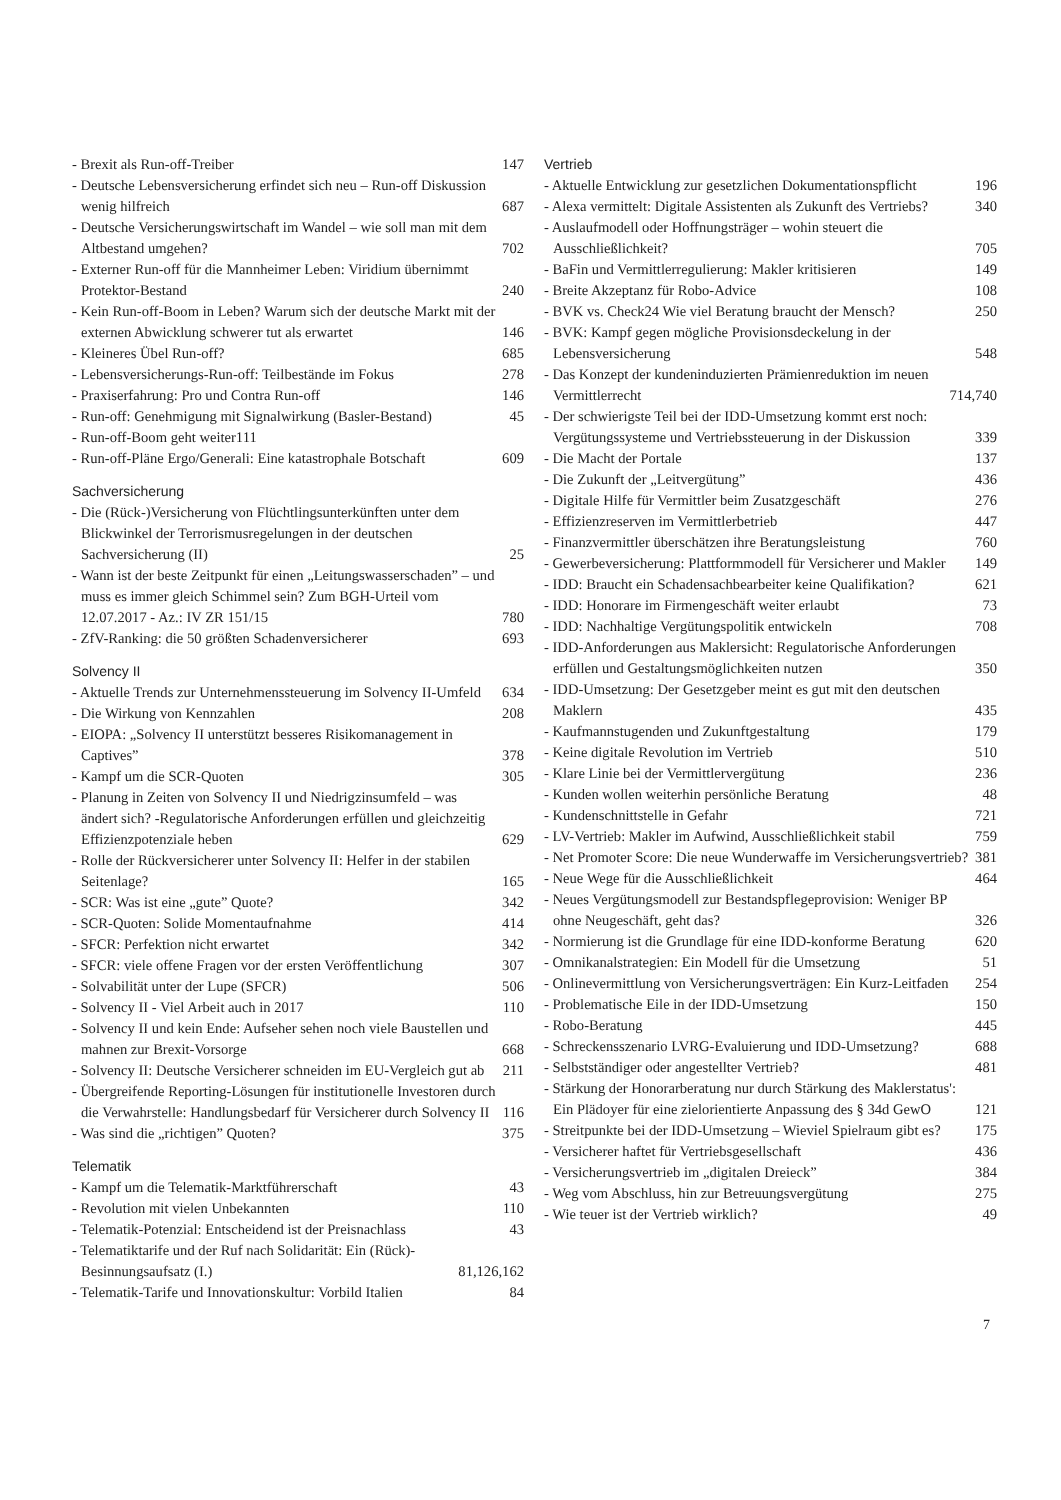- Brexit als Run-off-Treiber 147
- Deutsche Lebensversicherung erfindet sich neu – Run-off Diskussion wenig hilfreich 687
- Deutsche Versicherungswirtschaft im Wandel – wie soll man mit dem Altbestand umgehen? 702
- Externer Run-off für die Mannheimer Leben: Viridium übernimmt Protektor-Bestand 240
- Kein Run-off-Boom in Leben? Warum sich der deutsche Markt mit der externen Abwicklung schwerer tut als erwartet 146
- Kleineres Übel Run-off? 685
- Lebensversicherungs-Run-off: Teilbestände im Fokus 278
- Praxiserfahrung: Pro und Contra Run-off 146
- Run-off: Genehmigung mit Signalwirkung (Basler-Bestand) 45
- Run-off-Boom geht weiter111
- Run-off-Pläne Ergo/Generali: Eine katastrophale Botschaft 609
Sachversicherung
- Die (Rück-)Versicherung von Flüchtlingsunterkünften unter dem Blickwinkel der Terrorismusregelungen in der deutschen Sachversicherung (II) 25
- Wann ist der beste Zeitpunkt für einen „Leitungswasserschaden” – und muss es immer gleich Schimmel sein? Zum BGH-Urteil vom 12.07.2017 - Az.: IV ZR 151/15 780
- ZfV-Ranking: die 50 größten Schadenversicherer 693
Solvency II
- Aktuelle Trends zur Unternehmenssteuerung im Solvency II-Umfeld 634
- Die Wirkung von Kennzahlen 208
- EIOPA: „Solvency II unterstützt besseres Risikomanagement in Captives” 378
- Kampf um die SCR-Quoten 305
- Planung in Zeiten von Solvency II und Niedrigzinsumfeld – was ändert sich? -Regulatorische Anforderungen erfüllen und gleichzeitig Effizienzpotenziale heben 629
- Rolle der Rückversicherer unter Solvency II: Helfer in der stabilen Seitenlage? 165
- SCR: Was ist eine „gute” Quote? 342
- SCR-Quoten: Solide Momentaufnahme 414
- SFCR: Perfektion nicht erwartet 342
- SFCR: viele offene Fragen vor der ersten Veröffentlichung 307
- Solvabilität unter der Lupe (SFCR) 506
- Solvency II - Viel Arbeit auch in 2017 110
- Solvency II und kein Ende: Aufseher sehen noch viele Baustellen und mahnen zur Brexit-Vorsorge 668
- Solvency II: Deutsche Versicherer schneiden im EU-Vergleich gut ab 211
- Übergreifende Reporting-Lösungen für institutionelle Investoren durch die Verwahrstelle: Handlungsbedarf für Versicherer durch Solvency II 116
- Was sind die „richtigen” Quoten? 375
Telematik
- Kampf um die Telematik-Marktführerschaft 43
- Revolution mit vielen Unbekannten 110
- Telematik-Potenzial: Entscheidend ist der Preisnachlass 43
- Telematiktarife und der Ruf nach Solidarität: Ein (Rück)-Besinnungsaufsatz (I.) 81,126,162
- Telematik-Tarife und Innovationskultur: Vorbild Italien 84
Vertrieb
- Aktuelle Entwicklung zur gesetzlichen Dokumentationspflicht 196
- Alexa vermittelt: Digitale Assistenten als Zukunft des Vertriebs? 340
- Auslaufmodell oder Hoffnungsträger – wohin steuert die Ausschließlichkeit? 705
- BaFin und Vermittlerregulierung: Makler kritisieren 149
- Breite Akzeptanz für Robo-Advice 108
- BVK vs. Check24 Wie viel Beratung braucht der Mensch? 250
- BVK: Kampf gegen mögliche Provisionsdeckelung in der Lebensversicherung 548
- Das Konzept der kundeninduzierten Prämienreduktion im neuen Vermittlerrecht 714,740
- Der schwierigste Teil bei der IDD-Umsetzung kommt erst noch: Vergütungssysteme und Vertriebssteuerung in der Diskussion 339
- Die Macht der Portale 137
- Die Zukunft der „Leitvergütung” 436
- Digitale Hilfe für Vermittler beim Zusatzgeschäft 276
- Effizienzreserven im Vermittlerbetrieb 447
- Finanzvermittler überschätzen ihre Beratungsleistung 760
- Gewerbeversicherung: Plattformmodell für Versicherer und Makler 149
- IDD: Braucht ein Schadensachbearbeiter keine Qualifikation? 621
- IDD: Honorare im Firmengeschäft weiter erlaubt 73
- IDD: Nachhaltige Vergütungspolitik entwickeln 708
- IDD-Anforderungen aus Maklersicht: Regulatorische Anforderungen erfüllen und Gestaltungsmöglichkeiten nutzen 350
- IDD-Umsetzung: Der Gesetzgeber meint es gut mit den deutschen Maklern 435
- Kaufmannstugenden und Zukunftgestaltung 179
- Keine digitale Revolution im Vertrieb 510
- Klare Linie bei der Vermittlervergütung 236
- Kunden wollen weiterhin persönliche Beratung 48
- Kundenschnittstelle in Gefahr 721
- LV-Vertrieb: Makler im Aufwind, Ausschließlichkeit stabil 759
- Net Promoter Score: Die neue Wunderwaffe im Versicherungsvertrieb? 381
- Neue Wege für die Ausschließlichkeit 464
- Neues Vergütungsmodell zur Bestandspflegeprovision: Weniger BP ohne Neugeschäft, geht das? 326
- Normierung ist die Grundlage für eine IDD-konforme Beratung 620
- Omnikanalstrategien: Ein Modell für die Umsetzung 51
- Onlinevermittlung von Versicherungsverträgen: Ein Kurz-Leitfaden 254
- Problematische Eile in der IDD-Umsetzung 150
- Robo-Beratung 445
- Schreckensszenario LVRG-Evaluierung und IDD-Umsetzung? 688
- Selbstständiger oder angestellter Vertrieb? 481
- Stärkung der Honorarberatung nur durch Stärkung des Maklerstatus': Ein Plädoyer für eine zielorientierte Anpassung des § 34d GewO 121
- Streitpunkte bei der IDD-Umsetzung – Wieviel Spielraum gibt es? 175
- Versicherer haftet für Vertriebsgesellschaft 436
- Versicherungsvertrieb im „digitalen Dreieck” 384
- Weg vom Abschluss, hin zur Betreuungsvergütung 275
- Wie teuer ist der Vertrieb wirklich? 49
7